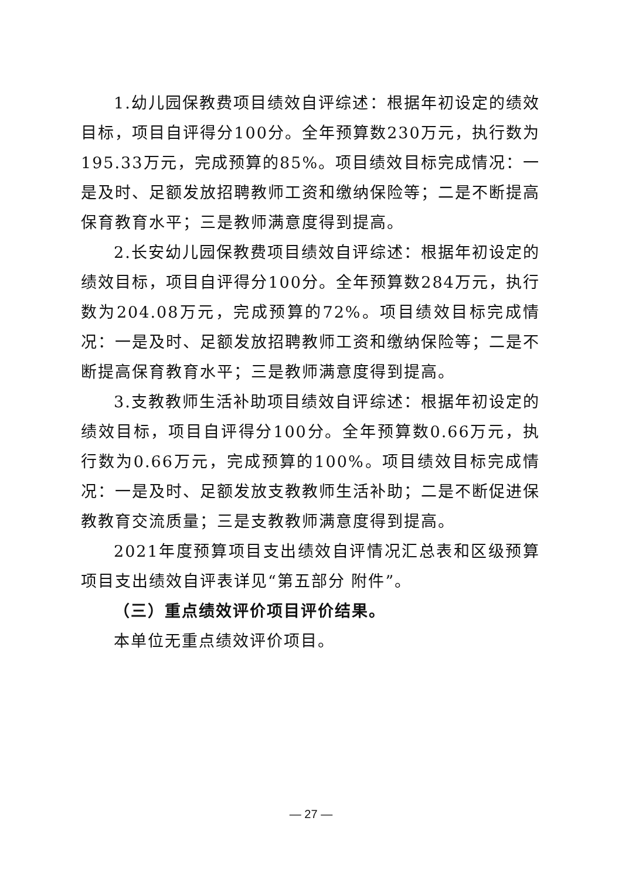1.幼儿园保教费项目绩效自评综述：根据年初设定的绩效目标，项目自评得分100分。全年预算数230万元，执行数为195.33万元，完成预算的85%。项目绩效目标完成情况：一是及时、足额发放招聘教师工资和缴纳保险等；二是不断提高保育教育水平；三是教师满意度得到提高。
2.长安幼儿园保教费项目绩效自评综述：根据年初设定的绩效目标，项目自评得分100分。全年预算数284万元，执行数为204.08万元，完成预算的72%。项目绩效目标完成情况：一是及时、足额发放招聘教师工资和缴纳保险等；二是不断提高保育教育水平；三是教师满意度得到提高。
3.支教教师生活补助项目绩效自评综述：根据年初设定的绩效目标，项目自评得分100分。全年预算数0.66万元，执行数为0.66万元，完成预算的100%。项目绩效目标完成情况：一是及时、足额发放支教教师生活补助；二是不断促进保教教育交流质量；三是支教教师满意度得到提高。
2021年度预算项目支出绩效自评情况汇总表和区级预算项目支出绩效自评表详见“第五部分 附件”。
（三）重点绩效评价项目评价结果。
本单位无重点绩效评价项目。
— 27 —